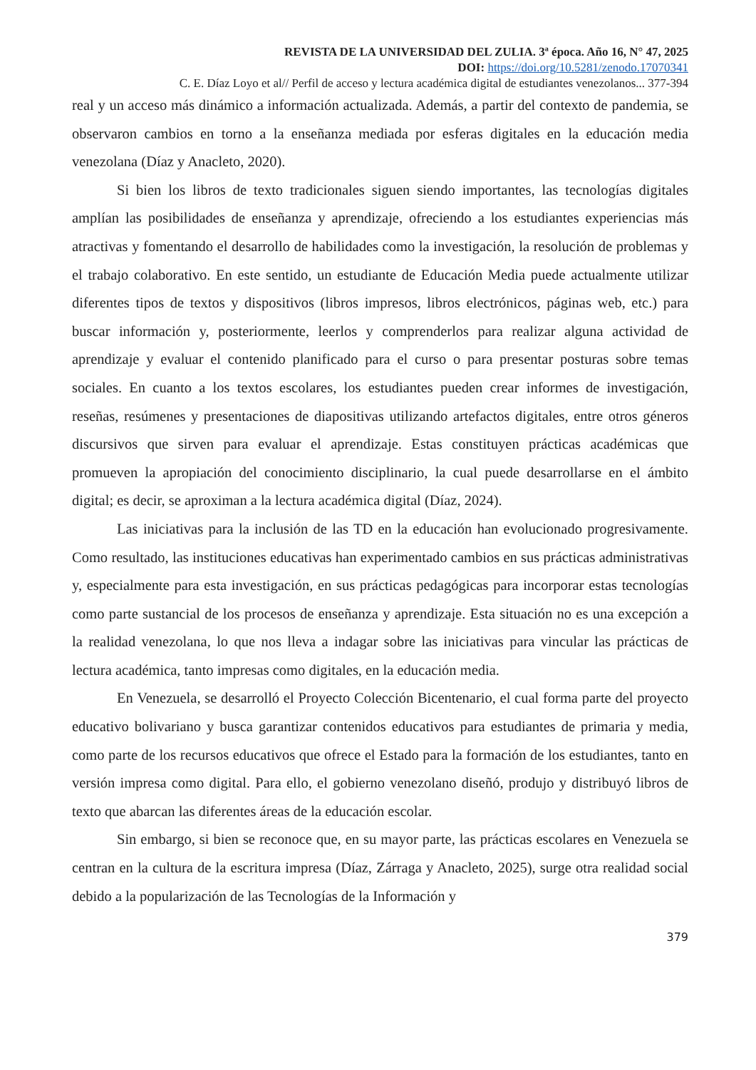REVISTA DE LA UNIVERSIDAD DEL ZULIA. 3ª época. Año 16, N° 47, 2025
DOI: https://doi.org/10.5281/zenodo.17070341
C. E. Díaz Loyo et al// Perfil de acceso y lectura académica digital de estudiantes venezolanos... 377-394
real y un acceso más dinámico a información actualizada. Además, a partir del contexto de pandemia, se observaron cambios en torno a la enseñanza mediada por esferas digitales en la educación media venezolana (Díaz y Anacleto, 2020).
Si bien los libros de texto tradicionales siguen siendo importantes, las tecnologías digitales amplían las posibilidades de enseñanza y aprendizaje, ofreciendo a los estudiantes experiencias más atractivas y fomentando el desarrollo de habilidades como la investigación, la resolución de problemas y el trabajo colaborativo. En este sentido, un estudiante de Educación Media puede actualmente utilizar diferentes tipos de textos y dispositivos (libros impresos, libros electrónicos, páginas web, etc.) para buscar información y, posteriormente, leerlos y comprenderlos para realizar alguna actividad de aprendizaje y evaluar el contenido planificado para el curso o para presentar posturas sobre temas sociales. En cuanto a los textos escolares, los estudiantes pueden crear informes de investigación, reseñas, resúmenes y presentaciones de diapositivas utilizando artefactos digitales, entre otros géneros discursivos que sirven para evaluar el aprendizaje. Estas constituyen prácticas académicas que promueven la apropiación del conocimiento disciplinario, la cual puede desarrollarse en el ámbito digital; es decir, se aproximan a la lectura académica digital (Díaz, 2024).
Las iniciativas para la inclusión de las TD en la educación han evolucionado progresivamente. Como resultado, las instituciones educativas han experimentado cambios en sus prácticas administrativas y, especialmente para esta investigación, en sus prácticas pedagógicas para incorporar estas tecnologías como parte sustancial de los procesos de enseñanza y aprendizaje. Esta situación no es una excepción a la realidad venezolana, lo que nos lleva a indagar sobre las iniciativas para vincular las prácticas de lectura académica, tanto impresas como digitales, en la educación media.
En Venezuela, se desarrolló el Proyecto Colección Bicentenario, el cual forma parte del proyecto educativo bolivariano y busca garantizar contenidos educativos para estudiantes de primaria y media, como parte de los recursos educativos que ofrece el Estado para la formación de los estudiantes, tanto en versión impresa como digital. Para ello, el gobierno venezolano diseñó, produjo y distribuyó libros de texto que abarcan las diferentes áreas de la educación escolar.
Sin embargo, si bien se reconoce que, en su mayor parte, las prácticas escolares en Venezuela se centran en la cultura de la escritura impresa (Díaz, Zárraga y Anacleto, 2025), surge otra realidad social debido a la popularización de las Tecnologías de la Información y
379